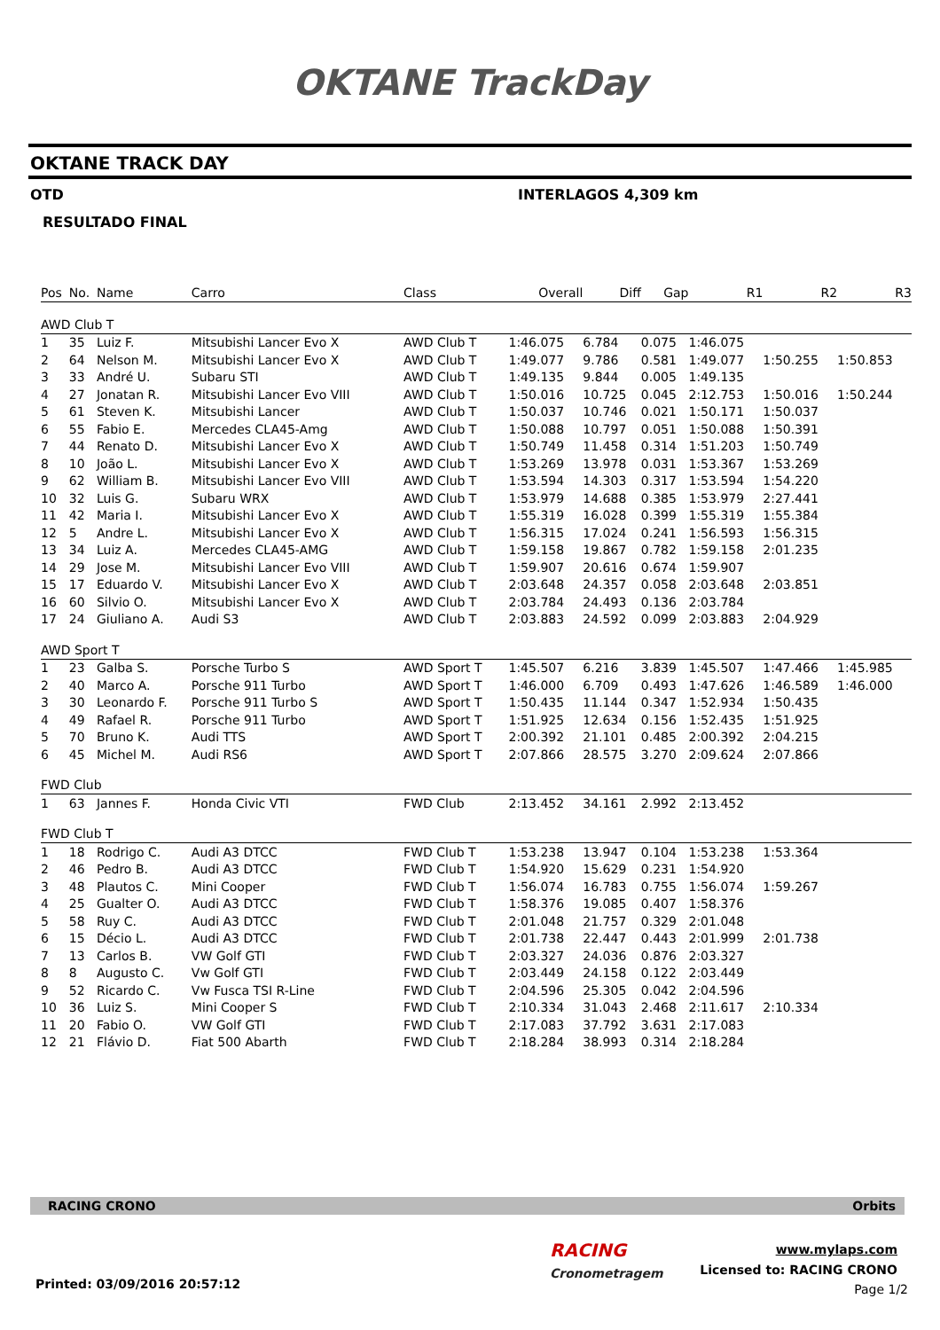OKTANE TrackDay
OKTANE TRACK DAY
OTD INTERLAGOS 4,309 km
RESULTADO FINAL
| Pos | No. | Name | Carro | Class | Overall | Diff | Gap | R1 | R2 | R3 |
| --- | --- | --- | --- | --- | --- | --- | --- | --- | --- | --- |
| AWD Club T | | | | | | | | | | |
| 1 | 35 | Luiz F. | Mitsubishi Lancer Evo X | AWD Club T | 1:46.075 | 6.784 | 0.075 | 1:46.075 | | |
| 2 | 64 | Nelson M. | Mitsubishi Lancer Evo X | AWD Club T | 1:49.077 | 9.786 | 0.581 | 1:49.077 | 1:50.255 | 1:50.853 |
| 3 | 33 | André U. | Subaru STI | AWD Club T | 1:49.135 | 9.844 | 0.005 | 1:49.135 | | |
| 4 | 27 | Jonatan R. | Mitsubishi Lancer Evo VIII | AWD Club T | 1:50.016 | 10.725 | 0.045 | 2:12.753 | 1:50.016 | 1:50.244 |
| 5 | 61 | Steven K. | Mitsubishi Lancer | AWD Club T | 1:50.037 | 10.746 | 0.021 | 1:50.171 | 1:50.037 | |
| 6 | 55 | Fabio E. | Mercedes CLA45-Amg | AWD Club T | 1:50.088 | 10.797 | 0.051 | 1:50.088 | 1:50.391 | |
| 7 | 44 | Renato D. | Mitsubishi Lancer Evo X | AWD Club T | 1:50.749 | 11.458 | 0.314 | 1:51.203 | 1:50.749 | |
| 8 | 10 | João L. | Mitsubishi Lancer Evo X | AWD Club T | 1:53.269 | 13.978 | 0.031 | 1:53.367 | 1:53.269 | |
| 9 | 62 | William B. | Mitsubishi Lancer Evo VIII | AWD Club T | 1:53.594 | 14.303 | 0.317 | 1:53.594 | 1:54.220 | |
| 10 | 32 | Luis G. | Subaru WRX | AWD Club T | 1:53.979 | 14.688 | 0.385 | 1:53.979 | 2:27.441 | |
| 11 | 42 | Maria I. | Mitsubishi Lancer Evo X | AWD Club T | 1:55.319 | 16.028 | 0.399 | 1:55.319 | 1:55.384 | |
| 12 | 5 | Andre L. | Mitsubishi Lancer Evo X | AWD Club T | 1:56.315 | 17.024 | 0.241 | 1:56.593 | 1:56.315 | |
| 13 | 34 | Luiz A. | Mercedes CLA45-AMG | AWD Club T | 1:59.158 | 19.867 | 0.782 | 1:59.158 | 2:01.235 | |
| 14 | 29 | Jose M. | Mitsubishi Lancer Evo VIII | AWD Club T | 1:59.907 | 20.616 | 0.674 | 1:59.907 | | |
| 15 | 17 | Eduardo V. | Mitsubishi Lancer Evo X | AWD Club T | 2:03.648 | 24.357 | 0.058 | 2:03.648 | 2:03.851 | |
| 16 | 60 | Silvio O. | Mitsubishi Lancer Evo X | AWD Club T | 2:03.784 | 24.493 | 0.136 | 2:03.784 | | |
| 17 | 24 | Giuliano A. | Audi S3 | AWD Club T | 2:03.883 | 24.592 | 0.099 | 2:03.883 | 2:04.929 | |
| AWD Sport T | | | | | | | | | | |
| 1 | 23 | Galba S. | Porsche Turbo S | AWD Sport T | 1:45.507 | 6.216 | 3.839 | 1:45.507 | 1:47.466 | 1:45.985 |
| 2 | 40 | Marco A. | Porsche 911 Turbo | AWD Sport T | 1:46.000 | 6.709 | 0.493 | 1:47.626 | 1:46.589 | 1:46.000 |
| 3 | 30 | Leonardo F. | Porsche 911 Turbo S | AWD Sport T | 1:50.435 | 11.144 | 0.347 | 1:52.934 | 1:50.435 | |
| 4 | 49 | Rafael R. | Porsche 911 Turbo | AWD Sport T | 1:51.925 | 12.634 | 0.156 | 1:52.435 | 1:51.925 | |
| 5 | 70 | Bruno K. | Audi TTS | AWD Sport T | 2:00.392 | 21.101 | 0.485 | 2:00.392 | 2:04.215 | |
| 6 | 45 | Michel M. | Audi RS6 | AWD Sport T | 2:07.866 | 28.575 | 3.270 | 2:09.624 | 2:07.866 | |
| FWD Club | | | | | | | | | | |
| 1 | 63 | Jannes F. | Honda Civic VTI | FWD Club | 2:13.452 | 34.161 | 2.992 | 2:13.452 | | |
| FWD Club T | | | | | | | | | | |
| 1 | 18 | Rodrigo C. | Audi A3 DTCC | FWD Club T | 1:53.238 | 13.947 | 0.104 | 1:53.238 | 1:53.364 | |
| 2 | 46 | Pedro B. | Audi A3 DTCC | FWD Club T | 1:54.920 | 15.629 | 0.231 | 1:54.920 | | |
| 3 | 48 | Plautos C. | Mini Cooper | FWD Club T | 1:56.074 | 16.783 | 0.755 | 1:56.074 | 1:59.267 | |
| 4 | 25 | Gualter O. | Audi A3 DTCC | FWD Club T | 1:58.376 | 19.085 | 0.407 | 1:58.376 | | |
| 5 | 58 | Ruy C. | Audi A3 DTCC | FWD Club T | 2:01.048 | 21.757 | 0.329 | 2:01.048 | | |
| 6 | 15 | Décio L. | Audi A3 DTCC | FWD Club T | 2:01.738 | 22.447 | 0.443 | 2:01.999 | 2:01.738 | |
| 7 | 13 | Carlos B. | VW Golf GTI | FWD Club T | 2:03.327 | 24.036 | 0.876 | 2:03.327 | | |
| 8 | 8 | Augusto C. | Vw Golf GTI | FWD Club T | 2:03.449 | 24.158 | 0.122 | 2:03.449 | | |
| 9 | 52 | Ricardo C. | Vw Fusca TSI R-Line | FWD Club T | 2:04.596 | 25.305 | 0.042 | 2:04.596 | | |
| 10 | 36 | Luiz S. | Mini Cooper S | FWD Club T | 2:10.334 | 31.043 | 2.468 | 2:11.617 | 2:10.334 | |
| 11 | 20 | Fabio O. | VW Golf GTI | FWD Club T | 2:17.083 | 37.792 | 3.631 | 2:17.083 | | |
| 12 | 21 | Flávio D. | Fiat 500 Abarth | FWD Club T | 2:18.284 | 38.993 | 0.314 | 2:18.284 | | |
RACING CRONO Orbits
RACING
Cronometragem
www.mylaps.com
Licensed to: RACING CRONO
Printed: 03/09/2016 20:57:12 Page 1/2